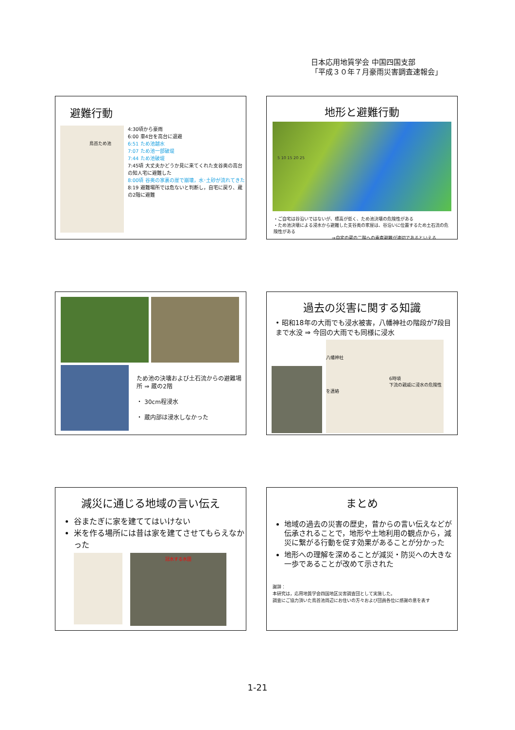日本応用地質学会 中国四国支部
「平成３０年７月豪雨災害調査速報会」
避難行動
鳥首ため池
4:30頃から豪雨
6:00 車4台を高台に退避
6:51 ため池越水
7:07 ため池一部破堤
7:44 ため池破堤
7:45頃 大丈夫かどうか見に来てくれた支谷奥の高台の知人宅に避難した
8:00頃 谷奥の家裏の崖で崩壊，水･土砂が流れてきた
8:19 避難場所では危ないと判断し，自宅に戻り、蔵の2階に避難
地形と避難行動
5 10 15 20 25
・ご自宅は谷沿いではないが、標高が低く、ため池決壊の危険性がある
・ため池決壊による浸水から避難した支谷奥の家屋は、谷沿いに位置するため土石流の危険性がある
⇒自宅の蔵の二階への垂直避難が適切であるといえる
ため池の決壊および土石流からの避難場所 ⇒ 蔵の2階
・ 30cm程浸水
・ 蔵内部は浸水しなかった
過去の災害に関する知識
• 昭和18年の大雨でも浸水被害，八幡神社の階段が7段目まで水没 ⇒ 今回の大雨でも同様に浸水
八幡神社
6時頃
下流の親戚に浸水の危険性を連絡
減災に通じる地域の言い伝え
谷またぎに家を建ててはいけない
米を作る場所には昔は家を建てさせてもらえなかった
冠水する水田
まとめ
地域の過去の災害の歴史，昔からの言い伝えなどが伝承されることで，地形や土地利用の観点から，減災に繋がる行動を促す効果があることが分かった
地形への理解を深めることが減災・防災への大きな一歩であることが改めて示された
謝辞：
本研究は，応用地質学会四国地区災害調査団として実施した。
調査にご協力頂いた鳥首池周辺にお住いの方々および団員各位に感謝の意を表す
1-21